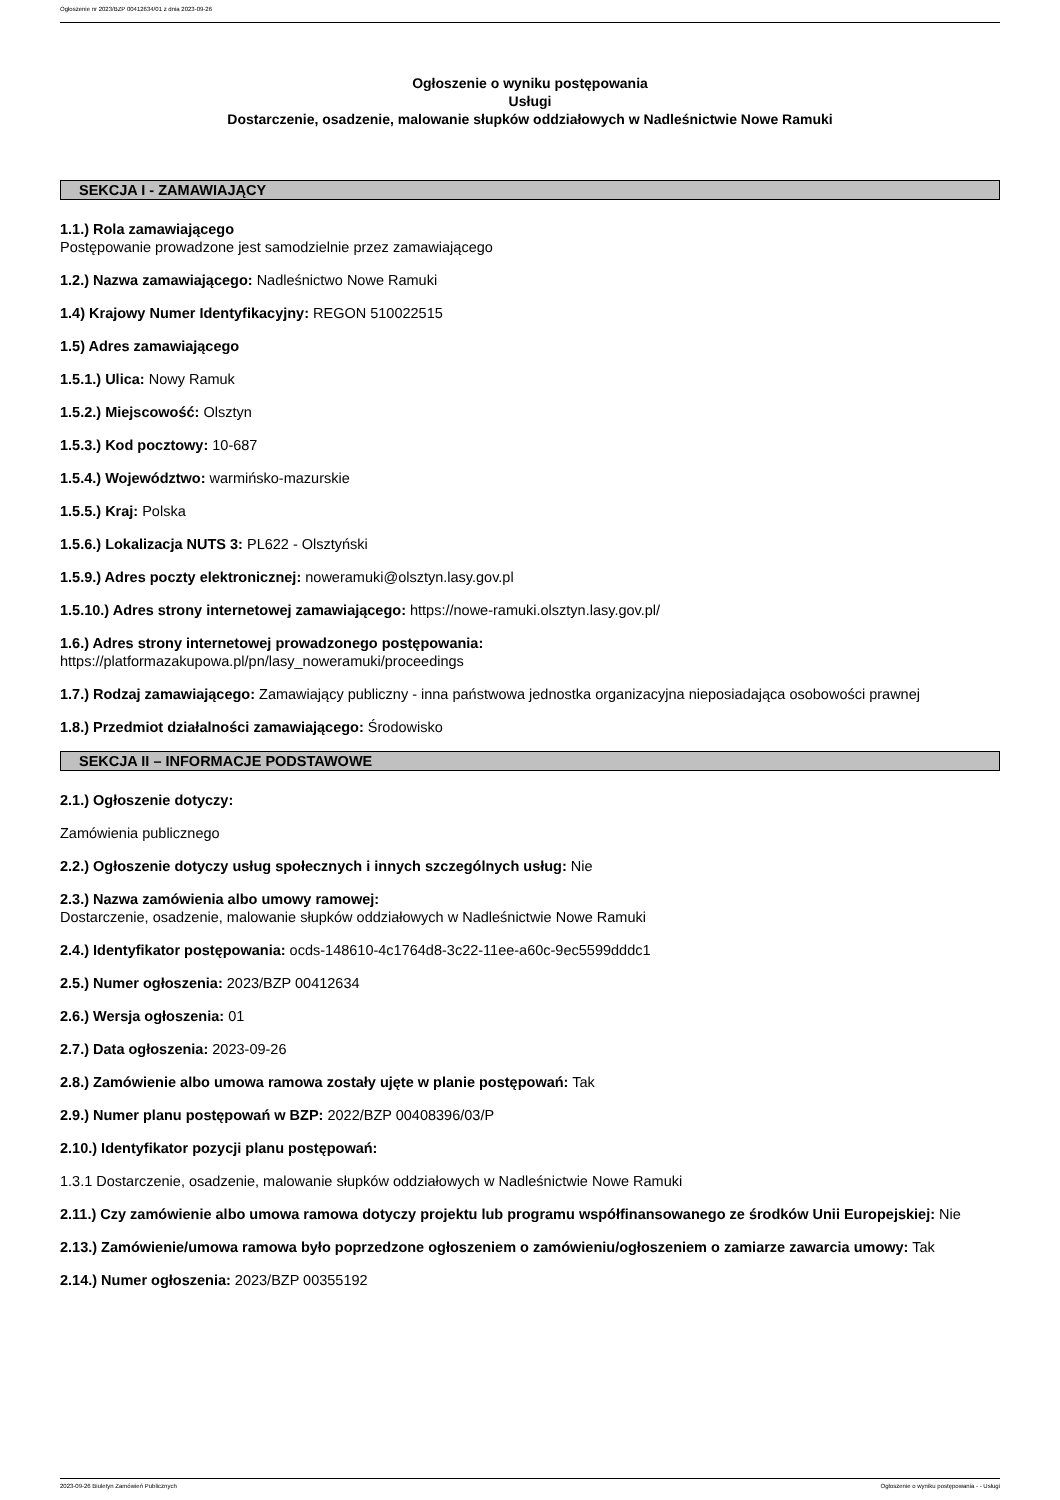Ogłoszenie nr 2023/BZP 00412634/01 z dnia 2023-09-26
Ogłoszenie o wyniku postępowania
Usługi
Dostarczenie, osadzenie, malowanie słupków oddziałowych w Nadleśnictwie Nowe Ramuki
SEKCJA I - ZAMAWIAJĄCY
1.1.) Rola zamawiającego
Postępowanie prowadzone jest samodzielnie przez zamawiającego
1.2.) Nazwa zamawiającego: Nadleśnictwo Nowe Ramuki
1.4) Krajowy Numer Identyfikacyjny: REGON 510022515
1.5) Adres zamawiającego
1.5.1.) Ulica: Nowy Ramuk
1.5.2.) Miejscowość: Olsztyn
1.5.3.) Kod pocztowy: 10-687
1.5.4.) Województwo: warmińsko-mazurskie
1.5.5.) Kraj: Polska
1.5.6.) Lokalizacja NUTS 3: PL622 - Olsztyński
1.5.9.) Adres poczty elektronicznej: noweramuki@olsztyn.lasy.gov.pl
1.5.10.) Adres strony internetowej zamawiającego: https://nowe-ramuki.olsztyn.lasy.gov.pl/
1.6.) Adres strony internetowej prowadzonego postępowania:
https://platformazakupowa.pl/pn/lasy_noweramuki/proceedings
1.7.) Rodzaj zamawiającego: Zamawiający publiczny - inna państwowa jednostka organizacyjna nieposiadająca osobowości prawnej
1.8.) Przedmiot działalności zamawiającego: Środowisko
SEKCJA II – INFORMACJE PODSTAWOWE
2.1.) Ogłoszenie dotyczy:
Zamówienia publicznego
2.2.) Ogłoszenie dotyczy usług społecznych i innych szczególnych usług: Nie
2.3.) Nazwa zamówienia albo umowy ramowej:
Dostarczenie, osadzenie, malowanie słupków oddziałowych w Nadleśnictwie Nowe Ramuki
2.4.) Identyfikator postępowania: ocds-148610-4c1764d8-3c22-11ee-a60c-9ec5599dddc1
2.5.) Numer ogłoszenia: 2023/BZP 00412634
2.6.) Wersja ogłoszenia: 01
2.7.) Data ogłoszenia: 2023-09-26
2.8.) Zamówienie albo umowa ramowa zostały ujęte w planie postępowań: Tak
2.9.) Numer planu postępowań w BZP: 2022/BZP 00408396/03/P
2.10.) Identyfikator pozycji planu postępowań:
1.3.1 Dostarczenie, osadzenie, malowanie słupków oddziałowych w Nadleśnictwie Nowe Ramuki
2.11.) Czy zamówienie albo umowa ramowa dotyczy projektu lub programu współfinansowanego ze środków Unii Europejskiej: Nie
2.13.) Zamówienie/umowa ramowa było poprzedzone ogłoszeniem o zamówieniu/ogłoszeniem o zamiarze zawarcia umowy: Tak
2.14.) Numer ogłoszenia: 2023/BZP 00355192
2023-09-26 Biuletyn Zamówień Publicznych Ogłoszenie o wyniku postępowania - - Usługi